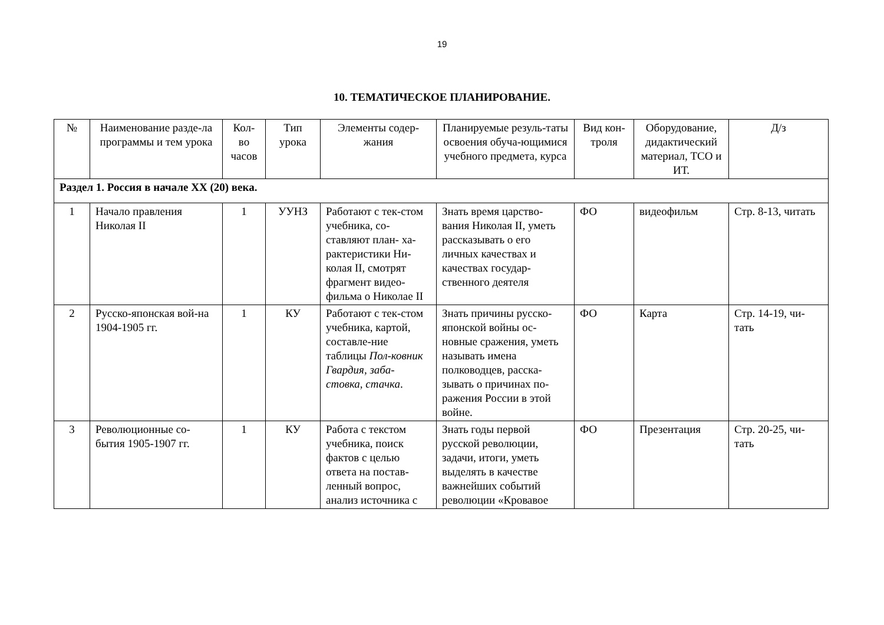19
10. ТЕМАТИЧЕСКОЕ ПЛАНИРОВАНИЕ.
| № | Наименование разде-ла программы и тем урока | Кол-во часов | Тип урока | Элементы содер-жания | Планируемые резуль-таты освоения обуча-ющимися учебного предмета, курса | Вид кон-троля | Оборудование, дидактический материал, ТСО и ИТ. | Д/з |
| --- | --- | --- | --- | --- | --- | --- | --- | --- |
| Раздел 1. Россия в начале XX (20) века. | | | | | | | | |
| 1 | Начало правления Николая II | 1 | УУНЗ | Работают с тек-стом учебника, со-ставляют план- ха-рактеристики Ни-колая II, смотрят фрагмент видео-фильма о Николае II | Знать время царство-вания Николая II, уметь рассказывать о его личных качествах и качествах государ-ственного деятеля | ФО | видеофильм | Стр. 8-13, читать |
| 2 | Русско-японская вой-на 1904-1905 гг. | 1 | КУ | Работают с тек-стом учебника, картой, составле-ние таблицы Пол-ковник Гвардия, заба-стовка, стачка . | Знать причины русско-японской войны ос-новные сражения, уметь называть имена полководцев, расска-зывать о причинах по-ражения России в этой войне. | ФО | Карта | Стр. 14-19, чи-тать |
| 3 | Революционные со-бытия 1905-1907 гг. | 1 | КУ | Работа с текстом учебника, поиск фактов с целью ответа на постав-ленный вопрос, анализ источника с | Знать годы первой русской революции, задачи, итоги, уметь выделять в качестве важнейших событий революции «Кровавое | ФО | Презентация | Стр. 20-25, чи-тать |